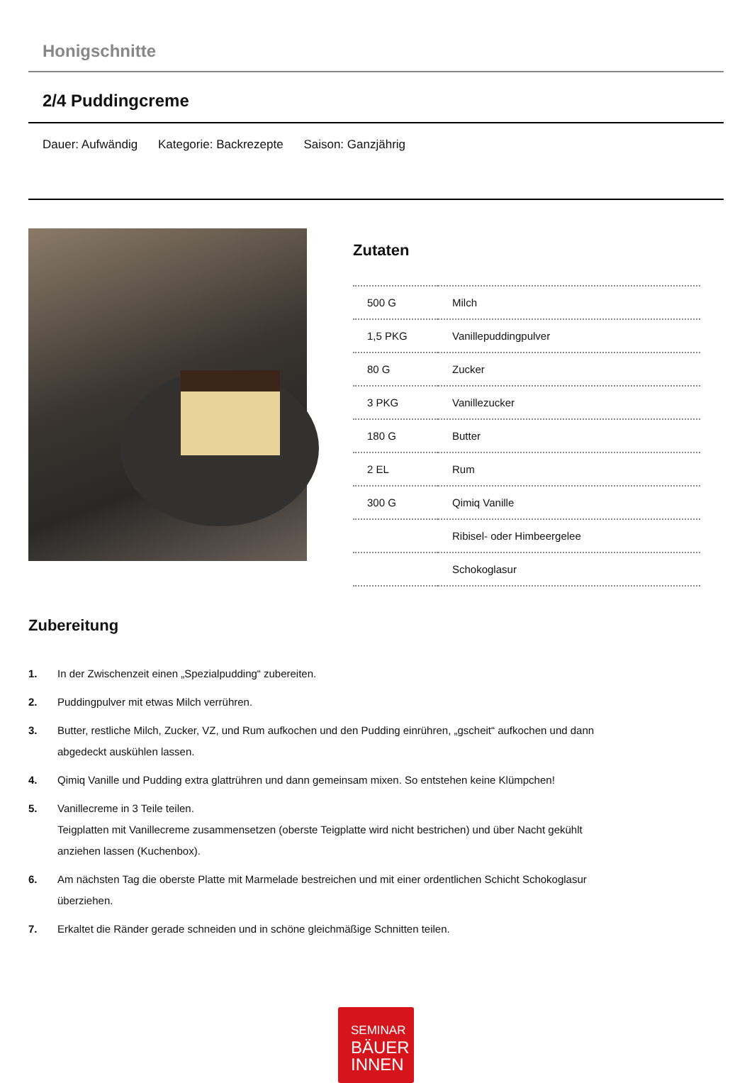Honigschnitte
2/4 Puddingcreme
Dauer: Aufwändig Kategorie: Backrezepte Saison: Ganzjährig
Zutaten
| 500 G | Milch |
| 1,5 PKG | Vanillepuddingpulver |
| 80 G | Zucker |
| 3 PKG | Vanillezucker |
| 180 G | Butter |
| 2 EL | Rum |
| 300 G | Qimiq Vanille |
| | Ribisel- oder Himbeergelee |
| | Schokoglasur |
Zubereitung
1. In der Zwischenzeit einen „Spezialpudding“ zubereiten.
2. Puddingpulver mit etwas Milch verrühren.
3. Butter, restliche Milch, Zucker, VZ, und Rum aufkochen und den Pudding einrühren, „gscheit“ aufkochen und dann abgedeckt auskühlen lassen.
4. Qimiq Vanille und Pudding extra glattrühren und dann gemeinsam mixen. So entstehen keine Klümpchen!
5. Vanillecreme in 3 Teile teilen.
Teigplatten mit Vanillecreme zusammensetzen (oberste Teigplatte wird nicht bestrichen) und über Nacht gekühlt anziehen lassen (Kuchenbox).
6. Am nächsten Tag die oberste Platte mit Marmelade bestreichen und mit einer ordentlichen Schicht Schokoglasur überziehen.
7. Erkaltet die Ränder gerade schneiden und in schöne gleichmäßige Schnitten teilen.
SEMINAR
BÄUER
INNEN